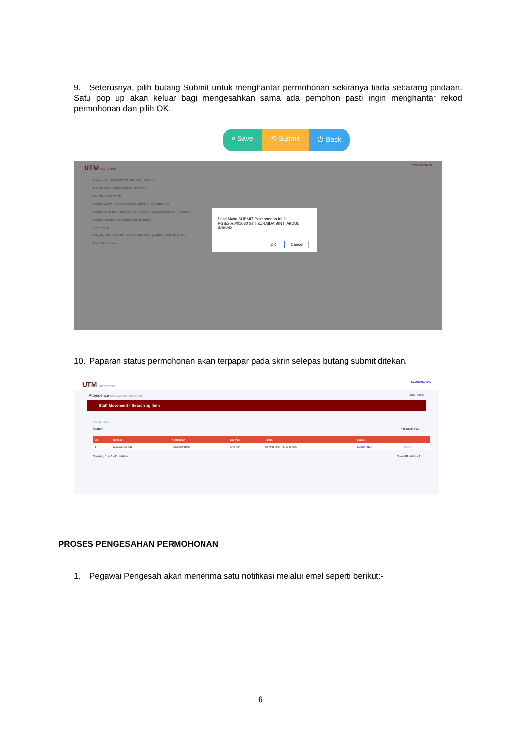9. Seterusnya, pilih butang Submit untuk menghantar permohonan sekiranya tiada sebarang pindaan. Satu pop up akan keluar bagi mengesahkan sama ada pemohon pasti ingin menghantar rekod permohonan dan pilih OK.
⌕ Save ⟲ Submit ⏻ Back
UTM Home SMIS SZURAIDA.KL
Reference No PGS/2020/01080 · Status DRAFT
Date Start/End* 08/04/2020 To 08/04/2020
Time Start/End* 12:36
Purpose Code* TUGASAN KHAS UNIVERSITI / JABATAN
Purpose Description* BERTUGAS RASMI DALAM TEMPOH PKP COVID19
Purpose Location* UTM Digital Kuala Lumpur
Note* testing
Verify By* MOHD SHARUDIN BIN MAT DELI @ ABDUL MANAN (9643)
Save Submit Back
Pasti Mahu SUBMIT Permohonan Ini ?
PGS/2020/01080 SITI ZURAIDA BINTI ABDUL SAMAD
OK Cancel
10. Paparan status permohonan akan terpapar pada skrin selepas butang submit ditekan.
UTM Home SMIS SZURAIDA.KL
Attendence Staff Movement - Search List Today : Apr 08
Staff Movement - Searching Item
Create New
Search: Print Excel PDF
| Bil | Kampus | No Rujukan | Kod PTJ | Tarikh | Status | |
| --- | --- | --- | --- | --- | --- | --- |
| 1 | KUALA LUMPUR | PGS/2020/01080 | K070700 | 08-APR-2020 - 08-APR-2020 | SUBMITTED | Delete |
Showing 1 to 1 of 1 entries Show 10 entries 1
PROSES PENGESAHAN PERMOHONAN
1. Pegawai Pengesah akan menerima satu notifikasi melalui emel seperti berikut:-
6